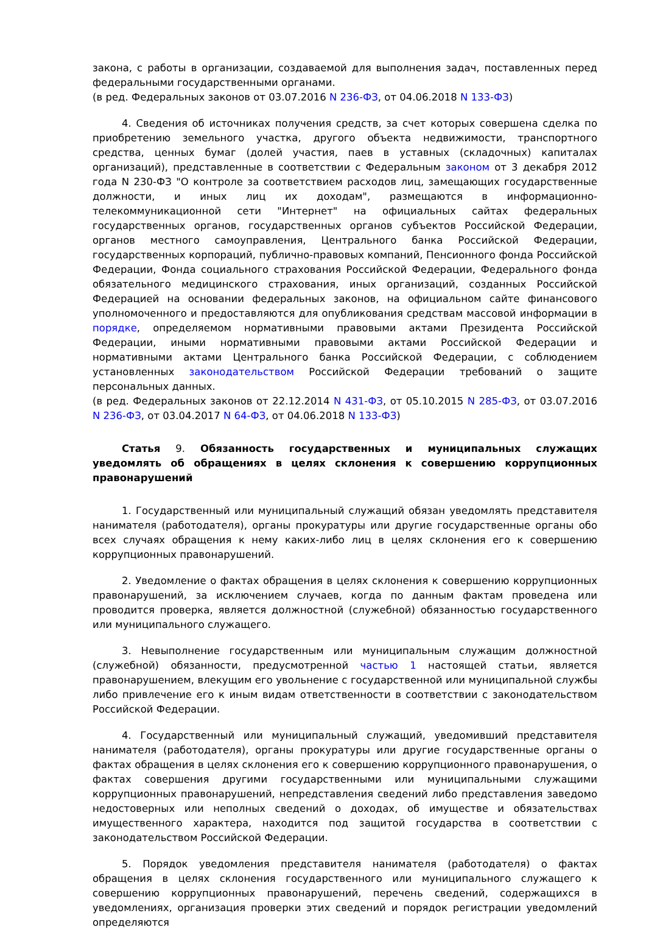закона, с работы в организации, создаваемой для выполнения задач, поставленных перед федеральными государственными органами.
(в ред. Федеральных законов от 03.07.2016 N 236-ФЗ, от 04.06.2018 N 133-ФЗ)
4. Сведения об источниках получения средств, за счет которых совершена сделка по приобретению земельного участка, другого объекта недвижимости, транспортного средства, ценных бумаг (долей участия, паев в уставных (складочных) капиталах организаций), представленные в соответствии с Федеральным законом от 3 декабря 2012 года N 230-ФЗ "О контроле за соответствием расходов лиц, замещающих государственные должности, и иных лиц их доходам", размещаются в информационно-телекоммуникационной сети "Интернет" на официальных сайтах федеральных государственных органов, государственных органов субъектов Российской Федерации, органов местного самоуправления, Центрального банка Российской Федерации, государственных корпораций, публично-правовых компаний, Пенсионного фонда Российской Федерации, Фонда социального страхования Российской Федерации, Федерального фонда обязательного медицинского страхования, иных организаций, созданных Российской Федерацией на основании федеральных законов, на официальном сайте финансового уполномоченного и предоставляются для опубликования средствам массовой информации в порядке, определяемом нормативными правовыми актами Президента Российской Федерации, иными нормативными правовыми актами Российской Федерации и нормативными актами Центрального банка Российской Федерации, с соблюдением установленных законодательством Российской Федерации требований о защите персональных данных.
(в ред. Федеральных законов от 22.12.2014 N 431-ФЗ, от 05.10.2015 N 285-ФЗ, от 03.07.2016 N 236-ФЗ, от 03.04.2017 N 64-ФЗ, от 04.06.2018 N 133-ФЗ)
Статья 9. Обязанность государственных и муниципальных служащих уведомлять об обращениях в целях склонения к совершению коррупционных правонарушений
1. Государственный или муниципальный служащий обязан уведомлять представителя нанимателя (работодателя), органы прокуратуры или другие государственные органы обо всех случаях обращения к нему каких-либо лиц в целях склонения его к совершению коррупционных правонарушений.
2. Уведомление о фактах обращения в целях склонения к совершению коррупционных правонарушений, за исключением случаев, когда по данным фактам проведена или проводится проверка, является должностной (служебной) обязанностью государственного или муниципального служащего.
3. Невыполнение государственным или муниципальным служащим должностной (служебной) обязанности, предусмотренной частью 1 настоящей статьи, является правонарушением, влекущим его увольнение с государственной или муниципальной службы либо привлечение его к иным видам ответственности в соответствии с законодательством Российской Федерации.
4. Государственный или муниципальный служащий, уведомивший представителя нанимателя (работодателя), органы прокуратуры или другие государственные органы о фактах обращения в целях склонения его к совершению коррупционного правонарушения, о фактах совершения другими государственными или муниципальными служащими коррупционных правонарушений, непредставления сведений либо представления заведомо недостоверных или неполных сведений о доходах, об имуществе и обязательствах имущественного характера, находится под защитой государства в соответствии с законодательством Российской Федерации.
5. Порядок уведомления представителя нанимателя (работодателя) о фактах обращения в целях склонения государственного или муниципального служащего к совершению коррупционных правонарушений, перечень сведений, содержащихся в уведомлениях, организация проверки этих сведений и порядок регистрации уведомлений определяются